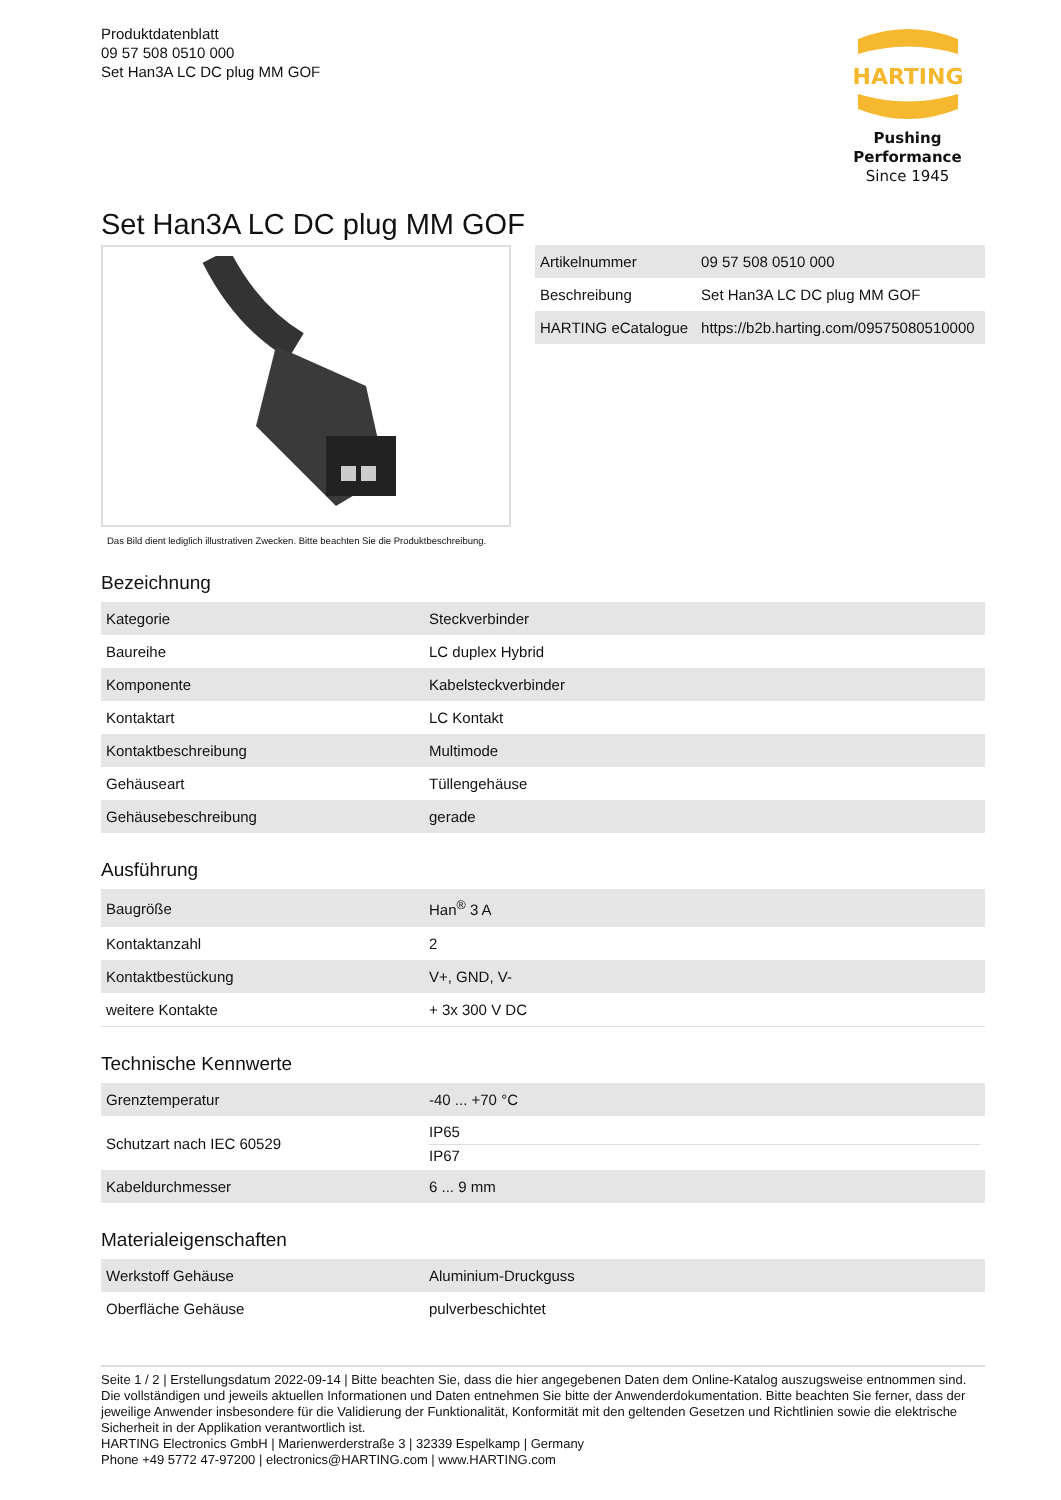Produktdatenblatt
09 57 508 0510 000
Set Han3A LC DC plug MM GOF
HARTING
Pushing Performance
Since 1945
Set Han3A LC DC plug MM GOF
Das Bild dient lediglich illustrativen Zwecken. Bitte beachten Sie die Produktbeschreibung.
| Artikelnummer | 09 57 508 0510 000 |
| Beschreibung | Set Han3A LC DC plug MM GOF |
| HARTING eCatalogue | https://b2b.harting.com/09575080510000 |
Bezeichnung
| Kategorie | Steckverbinder |
| Baureihe | LC duplex Hybrid |
| Komponente | Kabelsteckverbinder |
| Kontaktart | LC Kontakt |
| Kontaktbeschreibung | Multimode |
| Gehäuseart | Tüllengehäuse |
| Gehäusebeschreibung | gerade |
Ausführung
| Baugröße | Han<sup>®</sup> 3 A |
| Kontaktanzahl | 2 |
| Kontaktbestückung | V+, GND, V- |
| weitere Kontakte | + 3x 300 V DC |
Technische Kennwerte
| Grenztemperatur | -40 ... +70 °C |
| Schutzart nach IEC 60529 | IP65 IP67 |
| Kabeldurchmesser | 6 ... 9 mm |
Materialeigenschaften
| Werkstoff Gehäuse | Aluminium-Druckguss |
| Oberfläche Gehäuse | pulverbeschichtet |
Seite 1 / 2 | Erstellungsdatum 2022-09-14 | Bitte beachten Sie, dass die hier angegebenen Daten dem Online-Katalog auszugsweise entnommen sind. Die vollständigen und jeweils aktuellen Informationen und Daten entnehmen Sie bitte der Anwenderdokumentation. Bitte beachten Sie ferner, dass der jeweilige Anwender insbesondere für die Validierung der Funktionalität, Konformität mit den geltenden Gesetzen und Richtlinien sowie die elektrische Sicherheit in der Applikation verantwortlich ist.
HARTING Electronics GmbH | Marienwerderstraße 3 | 32339 Espelkamp | Germany
Phone +49 5772 47-97200 | electronics@HARTING.com | www.HARTING.com